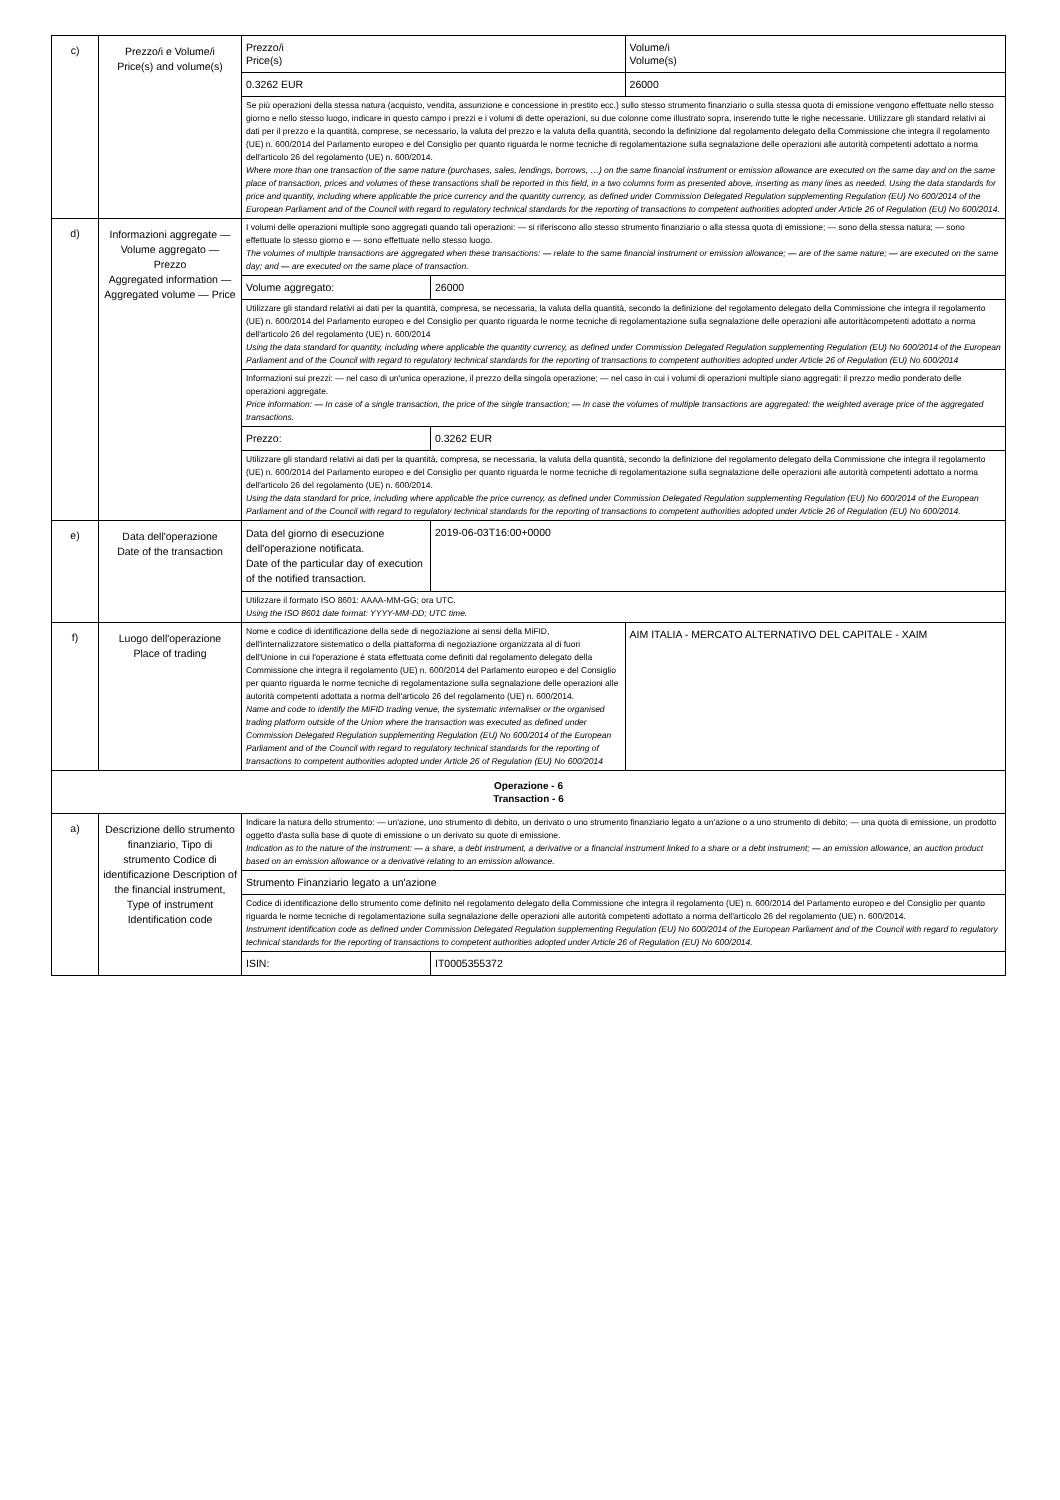| c) | Prezzo/i e Volume/i Price(s) and volume(s) | Prezzo/i Price(s) | | Volume/i Volume(s) |
| | | 0.3262 EUR | | 26000 |
| | | Se più operazioni della stessa natura (acquisto, vendita, assunzione e concessione in prestito ecc.) sullo stesso strumento finanziario o sulla stessa quota di emissione vengono effettuate nello stesso giorno e nello stesso luogo, indicare in questo campo i prezzi e i volumi di dette operazioni, su due colonne come illustrato sopra, inserendo tutte le righe necessarie. Utilizzare gli standard relativi ai dati per il prezzo e la quantità, comprese, se necessario, la valuta del prezzo e la valuta della quantità, secondo la definizione dal regolamento delegato della Commissione che integra il regolamento (UE) n. 600/2014 del Parlamento europeo e del Consiglio per quanto riguarda le norme tecniche di regolamentazione sulla segnalazione delle operazioni alle autorità competenti adottato a norma dell'articolo 26 del regolamento (UE) n. 600/2014. Where more than one transaction of the same nature (purchases, sales, lendings, borrows, …) on the same financial instrument or emission allowance are executed on the same day and on the same place of transaction, prices and volumes of these transactions shall be reported in this field, in a two columns form as presented above, inserting as many lines as needed. Using the data standards for price and quantity, including where applicable the price currency and the quantity currency, as defined under Commission Delegated Regulation supplementing Regulation (EU) No 600/2014 of the European Parliament and of the Council with regard to regulatory technical standards for the reporting of transactions to competent authorities adopted under Article 26 of Regulation (EU) No 600/2014. | | |
| d) | Informazioni aggregate — Volume aggregato — Prezzo Aggregated information — Aggregated volume — Price | I volumi delle operazioni multiple sono aggregati quando tali operazioni: — si riferiscono allo stesso strumento finanziario o alla stessa quota di emissione; — sono della stessa natura; — sono effettuate lo stesso giorno e — sono effettuate nello stesso luogo. The volumes of multiple transactions are aggregated when these transactions: — relate to the same financial instrument or emission allowance; — are of the same nature; — are executed on the same day; and — are executed on the same place of transaction. | | |
| | | Volume aggregato: | 26000 | |
| | | Utilizzare gli standard relativi ai dati per la quantità, compresa, se necessaria, la valuta della quantità, secondo la definizione del regolamento delegato della Commissione che integra il regolamento (UE) n. 600/2014 del Parlamento europeo e del Consiglio per quanto riguarda le norme tecniche di regolamentazione sulla segnalazione delle operazioni alle autoritàcompetenti adottato a norma dell'articolo 26 del regolamento (UE) n. 600/2014 Using the data standard for quantity, including where applicable the quantity currency, as defined under Commission Delegated Regulation supplementing Regulation (EU) No 600/2014 of the European Parliament and of the Council with regard to regulatory technical standards for the reporting of transactions to competent authorities adopted under Article 26 of Regulation (EU) No 600/2014 | | |
| | | Informazioni sui prezzi: — nel caso di un'unica operazione, il prezzo della singola operazione; — nel caso in cui i volumi di operazioni multiple siano aggregati: il prezzo medio ponderato delle operazioni aggregate. Price information: — In case of a single transaction, the price of the single transaction; — In case the volumes of multiple transactions are aggregated: the weighted average price of the aggregated transactions. | | |
| | | Prezzo: | 0.3262 EUR | |
| | | Utilizzare gli standard relativi ai dati per la quantità, compresa, se necessaria, la valuta della quantità, secondo la definizione del regolamento delegato della Commissione che integra il regolamento (UE) n. 600/2014 del Parlamento europeo e del Consiglio per quanto riguarda le norme tecniche di regolamentazione sulla segnalazione delle operazioni alle autorità competenti adottato a norma dell'articolo 26 del regolamento (UE) n. 600/2014. Using the data standard for price, including where applicable the price currency, as defined under Commission Delegated Regulation supplementing Regulation (EU) No 600/2014 of the European Parliament and of the Council with regard to regulatory technical standards for the reporting of transactions to competent authorities adopted under Article 26 of Regulation (EU) No 600/2014. | | |
| e) | Data dell'operazione Date of the transaction | Data del giorno di esecuzione dell'operazione notificata. Date of the particular day of execution of the notified transaction. | 2019-06-03T16:00+0000 | |
| | | Utilizzare il formato ISO 8601: AAAA-MM-GG; ora UTC. Using the ISO 8601 date format: YYYY-MM-DD; UTC time. | | |
| f) | Luogo dell'operazione Place of trading | Nome e codice di identificazione della sede di negoziazione ai sensi della MiFID, dell'internalizzatore sistematico o della piattaforma di negoziazione organizzata al di fuori dell'Unione in cui l'operazione è stata effettuata come definiti dal regolamento delegato della Commissione che integra il regolamento (UE) n. 600/2014 del Parlamento europeo e del Consiglio per quanto riguarda le norme tecniche di regolamentazione sulla segnalazione delle operazioni alle autorità competenti adottata a norma dell'articolo 26 del regolamento (UE) n. 600/2014. Name and code to identify the MiFID trading venue, the systematic internaliser or the organised trading platform outside of the Union where the transaction was executed as defined under Commission Delegated Regulation supplementing Regulation (EU) No 600/2014 of the European Parliament and of the Council with regard to regulatory technical standards for the reporting of transactions to competent authorities adopted under Article 26 of Regulation (EU) No 600/2014 | | AIM ITALIA - MERCATO ALTERNATIVO DEL CAPITALE - XAIM |
| Operazione - 6 Transaction - 6 | | | | |
| a) | Descrizione dello strumento finanziario, Tipo di strumento Codice di identificazione Description of the financial instrument, Type of instrument Identification code | Indicare la natura dello strumento: — un'azione, uno strumento di debito, un derivato o uno strumento finanziario legato a un'azione o a uno strumento di debito; — una quota di emissione, un prodotto oggetto d'asta sulla base di quote di emissione o un derivato su quote di emissione. Indication as to the nature of the instrument: — a share, a debt instrument, a derivative or a financial instrument linked to a share or a debt instrument; — an emission allowance, an auction product based on an emission allowance or a derivative relating to an emission allowance. | | |
| | | Strumento Finanziario legato a un'azione | | |
| | | Codice di identificazione dello strumento come definito nel regolamento delegato della Commissione che integra il regolamento (UE) n. 600/2014 del Parlamento europeo e del Consiglio per quanto riguarda le norme tecniche di regolamentazione sulla segnalazione delle operazioni alle autorità competenti adottato a norma dell'articolo 26 del regolamento (UE) n. 600/2014. Instrument identification code as defined under Commission Delegated Regulation supplementing Regulation (EU) No 600/2014 of the European Parliament and of the Council with regard to regulatory technical standards for the reporting of transactions to competent authorities adopted under Article 26 of Regulation (EU) No 600/2014. | | |
| | | ISIN: | IT0005355372 | |